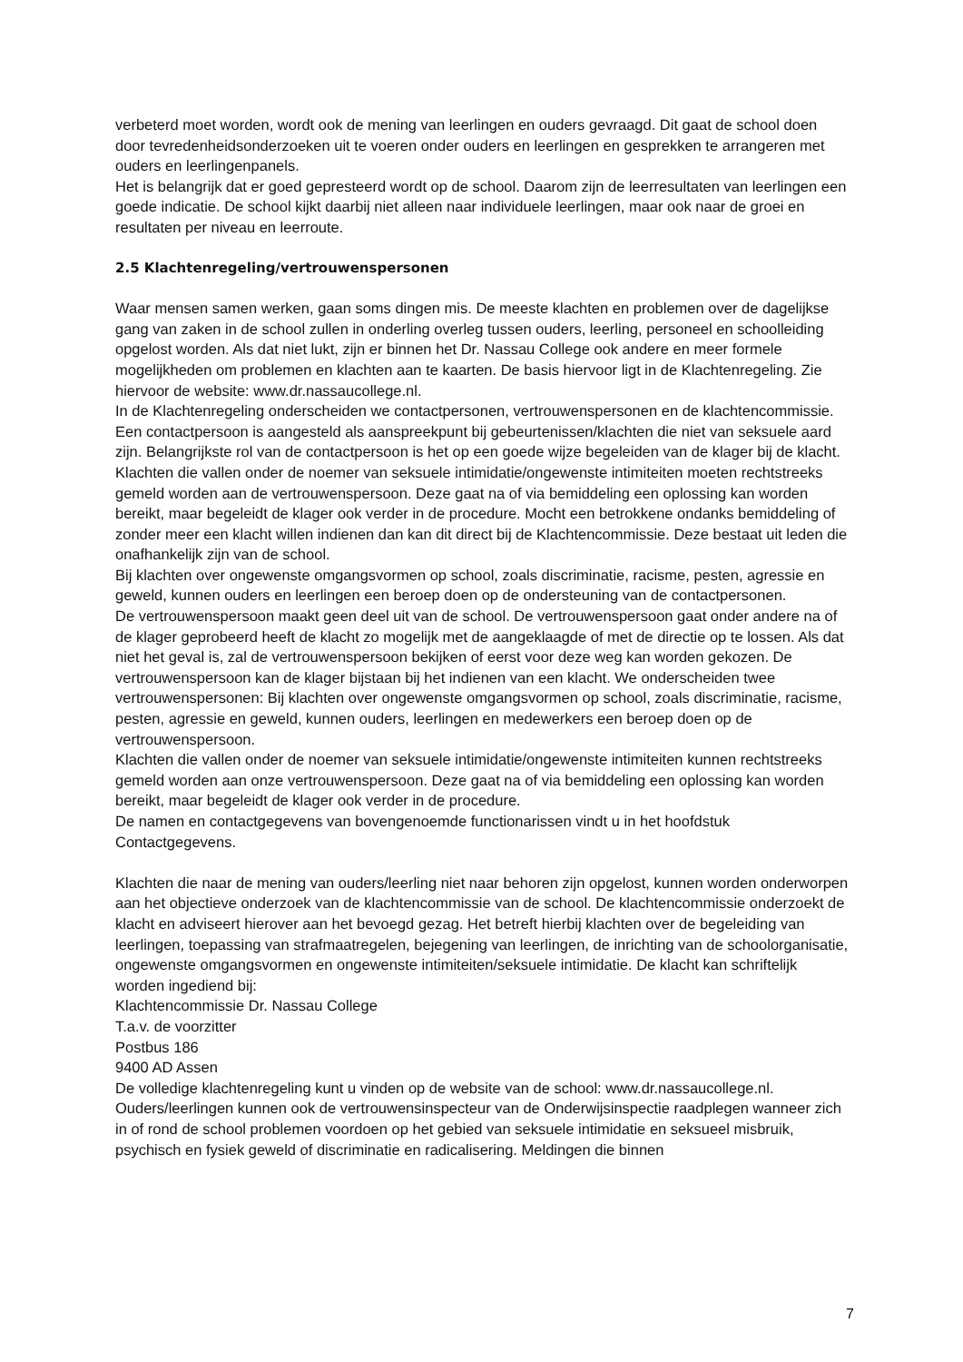verbeterd moet worden, wordt ook de mening van leerlingen en ouders gevraagd. Dit gaat de school doen door tevredenheidsonderzoeken uit te voeren onder ouders en leerlingen en gesprekken te arrangeren met ouders en leerlingenpanels.
Het is belangrijk dat er goed gepresteerd wordt op de school. Daarom zijn de leerresultaten van leerlingen een goede indicatie. De school kijkt daarbij niet alleen naar individuele leerlingen, maar ook naar de groei en resultaten per niveau en leerroute.
2.5 Klachtenregeling/vertrouwenspersonen
Waar mensen samen werken, gaan soms dingen mis. De meeste klachten en problemen over de dagelijkse gang van zaken in de school zullen in onderling overleg tussen ouders, leerling, personeel en schoolleiding opgelost worden. Als dat niet lukt, zijn er binnen het Dr. Nassau College ook andere en meer formele mogelijkheden om problemen en klachten aan te kaarten. De basis hiervoor ligt in de Klachtenregeling. Zie hiervoor de website: www.dr.nassaucollege.nl.
In de Klachtenregeling onderscheiden we contactpersonen, vertrouwenspersonen en de klachtencommissie. Een contactpersoon is aangesteld als aanspreekpunt bij gebeurtenissen/klachten die niet van seksuele aard zijn. Belangrijkste rol van de contactpersoon is het op een goede wijze begeleiden van de klager bij de klacht. Klachten die vallen onder de noemer van seksuele intimidatie/ongewenste intimiteiten moeten rechtstreeks gemeld worden aan de vertrouwenspersoon. Deze gaat na of via bemiddeling een oplossing kan worden bereikt, maar begeleidt de klager ook verder in de procedure. Mocht een betrokkene ondanks bemiddeling of zonder meer een klacht willen indienen dan kan dit direct bij de Klachtencommissie. Deze bestaat uit leden die onafhankelijk zijn van de school.
Bij klachten over ongewenste omgangsvormen op school, zoals discriminatie, racisme, pesten, agressie en geweld, kunnen ouders en leerlingen een beroep doen op de ondersteuning van de contactpersonen.
De vertrouwenspersoon maakt geen deel uit van de school. De vertrouwenspersoon gaat onder andere na of de klager geprobeerd heeft de klacht zo mogelijk met de aangeklaagde of met de directie op te lossen. Als dat niet het geval is, zal de vertrouwenspersoon bekijken of eerst voor deze weg kan worden gekozen. De vertrouwenspersoon kan de klager bijstaan bij het indienen van een klacht. We onderscheiden twee vertrouwenspersonen: Bij klachten over ongewenste omgangsvormen op school, zoals discriminatie, racisme, pesten, agressie en geweld, kunnen ouders, leerlingen en medewerkers een beroep doen op de vertrouwenspersoon.
Klachten die vallen onder de noemer van seksuele intimidatie/ongewenste intimiteiten kunnen rechtstreeks gemeld worden aan onze vertrouwenspersoon. Deze gaat na of via bemiddeling een oplossing kan worden bereikt, maar begeleidt de klager ook verder in de procedure.
De namen en contactgegevens van bovengenoemde functionarissen vindt u in het hoofdstuk Contactgegevens.
Klachten die naar de mening van ouders/leerling niet naar behoren zijn opgelost, kunnen worden onderworpen aan het objectieve onderzoek van de klachtencommissie van de school. De klachtencommissie onderzoekt de klacht en adviseert hierover aan het bevoegd gezag. Het betreft hierbij klachten over de begeleiding van leerlingen, toepassing van strafmaatregelen, bejegening van leerlingen, de inrichting van de schoolorganisatie, ongewenste omgangsvormen en ongewenste intimiteiten/seksuele intimidatie. De klacht kan schriftelijk worden ingediend bij:
Klachtencommissie Dr. Nassau College
T.a.v. de voorzitter
Postbus 186
9400 AD Assen
De volledige klachtenregeling kunt u vinden op de website van de school: www.dr.nassaucollege.nl.
Ouders/leerlingen kunnen ook de vertrouwensinspecteur van de Onderwijsinspectie raadplegen wanneer zich in of rond de school problemen voordoen op het gebied van seksuele intimidatie en seksueel misbruik, psychisch en fysiek geweld of discriminatie en radicalisering. Meldingen die binnen
7